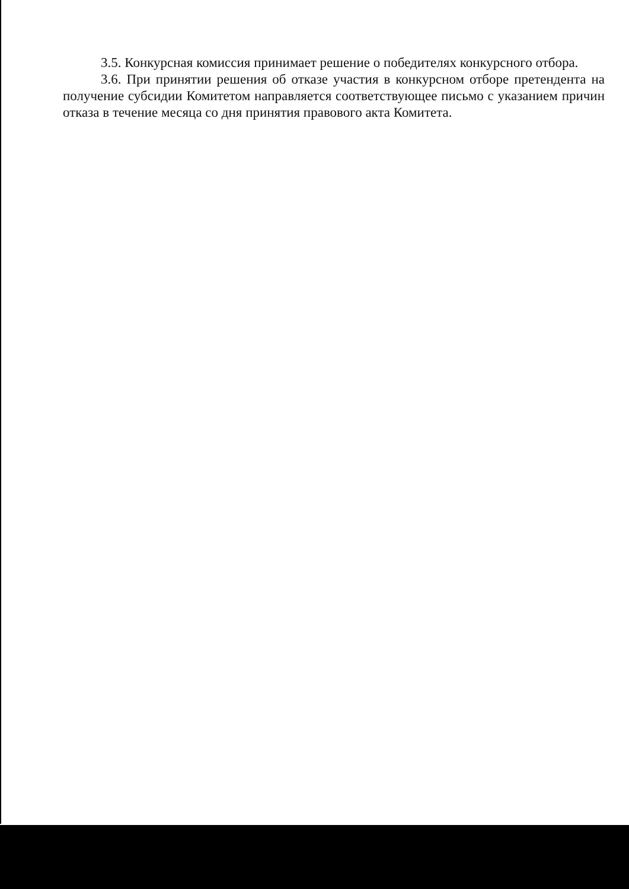3.5. Конкурсная комиссия принимает решение о победителях конкурсного отбора.
3.6. При принятии решения об отказе участия в конкурсном отборе претендента на получение субсидии Комитетом направляется соответствующее письмо с указанием причин отказа в течение месяца со дня принятия правового акта Комитета.